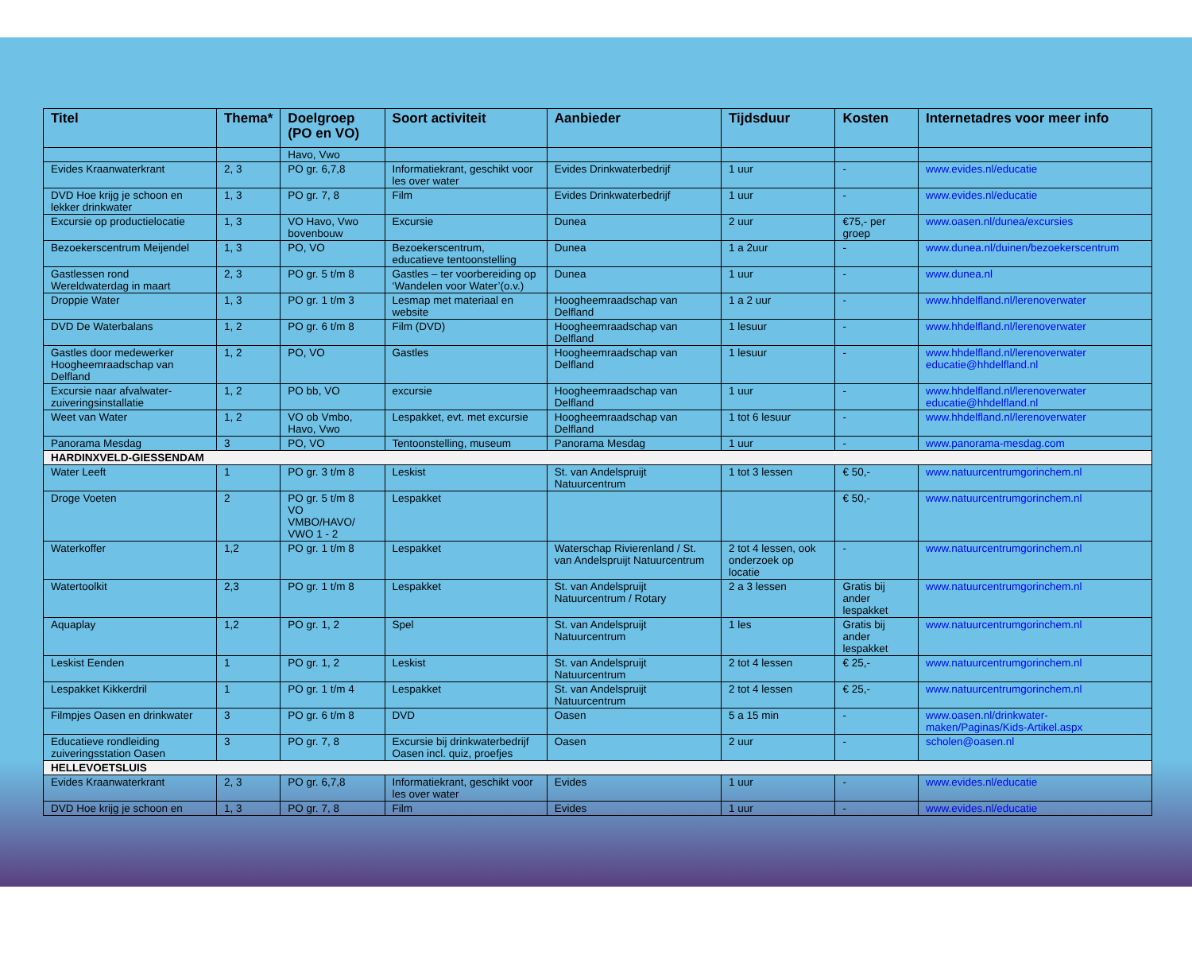| Titel | Thema* | Doelgroep (PO en VO) | Soort activiteit | Aanbieder | Tijdsduur | Kosten | Internetadres voor meer info |
| --- | --- | --- | --- | --- | --- | --- | --- |
| | | Havo, Vwo | | | | | |
| Evides Kraanwaterkrant | 2, 3 | PO gr. 6,7,8 | Informatiekrant, geschikt voor les over water | Evides Drinkwaterbedrijf | 1 uur | - | www.evides.nl/educatie |
| DVD Hoe krijg je schoon en lekker drinkwater | 1, 3 | PO gr. 7, 8 | Film | Evides Drinkwaterbedrijf | 1 uur | - | www.evides.nl/educatie |
| Excursie op productielocatie | 1, 3 | VO Havo, Vwo bovenbouw | Excursie | Dunea | 2 uur | €75,- per groep | www.oasen.nl/dunea/excursies |
| Bezoekerscentrum Meijendel | 1, 3 | PO, VO | Bezoekerscentrum, educatieve tentoonstelling | Dunea | 1 a 2uur | - | www.dunea.nl/duinen/bezoekerscentrum |
| Gastlessen rond Wereldwaterdag in maart | 2, 3 | PO gr. 5 t/m 8 | Gastles – ter voorbereiding op ‘Wandelen voor Water’(o.v.) | Dunea | 1 uur | - | www.dunea.nl |
| Droppie Water | 1, 3 | PO gr. 1 t/m 3 | Lesmap met materiaal en website | Hoogheemraadschap van Delfland | 1 a 2 uur | - | www.hhdelfland.nl/lerenoverwater |
| DVD De Waterbalans | 1, 2 | PO gr. 6 t/m 8 | Film (DVD) | Hoogheemraadschap van Delfland | 1 lesuur | - | www.hhdelfland.nl/lerenoverwater |
| Gastles door medewerker Hoogheemraadschap van Delfland | 1, 2 | PO, VO | Gastles | Hoogheemraadschap van Delfland | 1 lesuur | - | www.hhdelfland.nl/lerenoverwater educatie@hhdelfland.nl |
| Excursie naar afvalwater-zuiveringsinstallatie | 1, 2 | PO bb, VO | excursie | Hoogheemraadschap van Delfland | 1 uur | - | www.hhdelfland.nl/lerenoverwater educatie@hhdelfland.nl |
| Weet van Water | 1, 2 | VO ob Vmbo, Havo, Vwo | Lespakket, evt. met excursie | Hoogheemraadschap van Delfland | 1 tot 6 lesuur | - | www.hhdelfland.nl/lerenoverwater |
| Panorama Mesdag | 3 | PO, VO | Tentoonstelling, museum | Panorama Mesdag | 1 uur | - | www.panorama-mesdag.com |
| HARDINXVELD-GIESSENDAM | | | | | | | |
| Water Leeft | 1 | PO gr. 3 t/m 8 | Leskist | St. van Andelspruijt Natuurcentrum | 1 tot 3 lessen | € 50,- | www.natuurcentrumgorinchem.nl |
| Droge Voeten | 2 | PO gr. 5 t/m 8 VO VMBO/HAVO/ VWO 1 - 2 | Lespakket | | | € 50,- | www.natuurcentrumgorinchem.nl |
| Waterkoffer | 1,2 | PO gr. 1 t/m 8 | Lespakket | Waterschap Rivierenland / St. van Andelspruijt Natuurcentrum | 2 tot 4 lessen, ook onderzoek op locatie | - | www.natuurcentrumgorinchem.nl |
| Watertoolkit | 2,3 | PO gr. 1 t/m 8 | Lespakket | St. van Andelspruijt Natuurcentrum / Rotary | 2 a 3 lessen | Gratis bij ander lespakket | www.natuurcentrumgorinchem.nl |
| Aquaplay | 1,2 | PO gr. 1, 2 | Spel | St. van Andelspruijt Natuurcentrum | 1 les | Gratis bij ander lespakket | www.natuurcentrumgorinchem.nl |
| Leskist Eenden | 1 | PO gr. 1, 2 | Leskist | St. van Andelspruijt Natuurcentrum | 2 tot 4 lessen | € 25,- | www.natuurcentrumgorinchem.nl |
| Lespakket Kikkerdril | 1 | PO gr. 1 t/m 4 | Lespakket | St. van Andelspruijt Natuurcentrum | 2 tot 4 lessen | € 25,- | www.natuurcentrumgorinchem.nl |
| Filmpjes Oasen en drinkwater | 3 | PO gr. 6 t/m 8 | DVD | Oasen | 5 a 15 min | - | www.oasen.nl/drinkwater-maken/Paginas/Kids-Artikel.aspx |
| Educatieve rondleiding zuiveringsstation Oasen | 3 | PO gr. 7, 8 | Excursie bij drinkwaterbedrijf Oasen incl. quiz, proefjes | Oasen | 2 uur | - | scholen@oasen.nl |
| HELLEVOETSLUIS | | | | | | | |
| Evides Kraanwaterkrant | 2, 3 | PO gr. 6,7,8 | Informatiekrant, geschikt voor les over water | Evides | 1 uur | - | www.evides.nl/educatie |
| DVD Hoe krijg je schoon en | 1, 3 | PO gr. 7, 8 | Film | Evides | 1 uur | - | www.evides.nl/educatie |